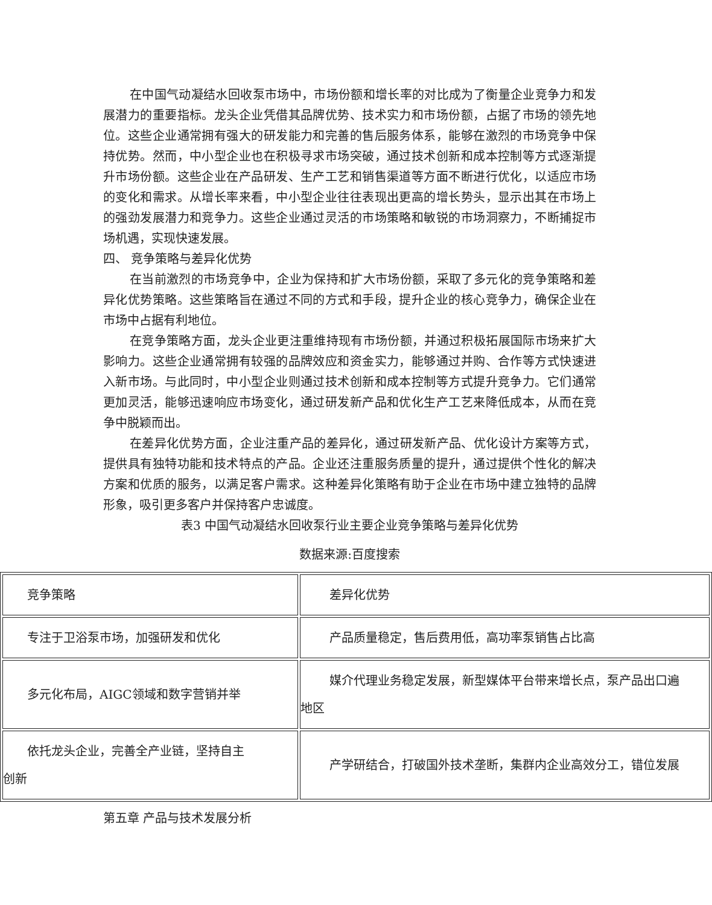在中国气动凝结水回收泵市场中，市场份额和增长率的对比成为了衡量企业竞争力和发展潜力的重要指标。龙头企业凭借其品牌优势、技术实力和市场份额，占据了市场的领先地位。这些企业通常拥有强大的研发能力和完善的售后服务体系，能够在激烈的市场竞争中保持优势。然而，中小型企业也在积极寻求市场突破，通过技术创新和成本控制等方式逐渐提升市场份额。这些企业在产品研发、生产工艺和销售渠道等方面不断进行优化，以适应市场的变化和需求。从增长率来看，中小型企业往往表现出更高的增长势头，显示出其在市场上的强劲发展潜力和竞争力。这些企业通过灵活的市场策略和敏锐的市场洞察力，不断捕捉市场机遇，实现快速发展。
四、 竞争策略与差异化优势
在当前激烈的市场竞争中，企业为保持和扩大市场份额，采取了多元化的竞争策略和差异化优势策略。这些策略旨在通过不同的方式和手段，提升企业的核心竞争力，确保企业在市场中占据有利地位。
在竞争策略方面，龙头企业更注重维持现有市场份额，并通过积极拓展国际市场来扩大影响力。这些企业通常拥有较强的品牌效应和资金实力，能够通过并购、合作等方式快速进入新市场。与此同时，中小型企业则通过技术创新和成本控制等方式提升竞争力。它们通常更加灵活，能够迅速响应市场变化，通过研发新产品和优化生产工艺来降低成本，从而在竞争中脱颖而出。
在差异化优势方面，企业注重产品的差异化，通过研发新产品、优化设计方案等方式，提供具有独特功能和技术特点的产品。企业还注重服务质量的提升，通过提供个性化的解决方案和优质的服务，以满足客户需求。这种差异化策略有助于企业在市场中建立独特的品牌形象，吸引更多客户并保持客户忠诚度。
表3 中国气动凝结水回收泵行业主要企业竞争策略与差异化优势
数据来源:百度搜索
| 竞争策略 | 差异化优势 |
| 专注于卫浴泵市场，加强研发和优化 | 产品质量稳定，售后费用低，高功率泵销售占比高 |
| 多元化布局，AIGC领域和数字营销并举 | 媒介代理业务稳定发展，新型媒体平台带来增长点，泵产品出口遍 地区 |
| 依托龙头企业，完善全产业链，坚持自主 创新 | 产学研结合，打破国外技术垄断，集群内企业高效分工，错位发展 |
第五章 产品与技术发展分析